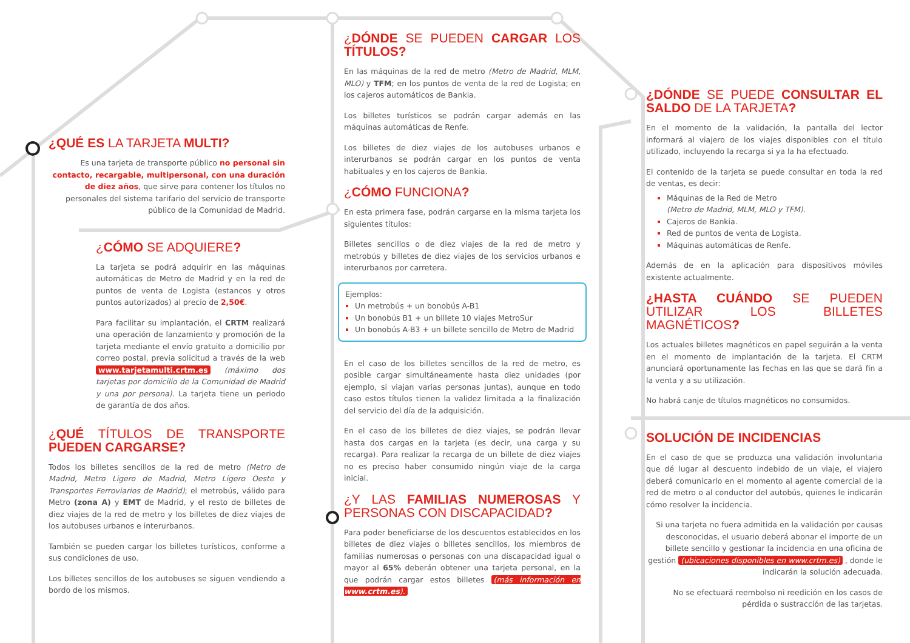¿QUÉ ES LA TARJETA MULTI?
Es una tarjeta de transporte público no personal sin contacto, recargable, multipersonal, con una duración de diez años, que sirve para contener los títulos no personales del sistema tarifario del servicio de transporte público de la Comunidad de Madrid.
¿CÓMO SE ADQUIERE?
La tarjeta se podrá adquirir en las máquinas automáticas de Metro de Madrid y en la red de puntos de venta de Logista (estancos y otros puntos autorizados) al precio de 2,50€.
Para facilitar su implantación, el CRTM realizará una operación de lanzamiento y promoción de la tarjeta mediante el envío gratuito a domicilio por correo postal, previa solicitud a través de la web www.tarjetamulti.crtm.es (máximo dos tarjetas por domicilio de la Comunidad de Madrid y una por persona). La tarjeta tiene un periodo de garantía de dos años.
¿QUÉ TÍTULOS DE TRANSPORTE PUEDEN CARGARSE?
Todos los billetes sencillos de la red de metro (Metro de Madrid, Metro Ligero de Madrid, Metro Ligero Oeste y Transportes Ferroviarios de Madrid); el metrobús, válido para Metro (zona A) y EMT de Madrid, y el resto de billetes de diez viajes de la red de metro y los billetes de diez viajes de los autobuses urbanos e interurbanos.
También se pueden cargar los billetes turísticos, conforme a sus condiciones de uso.
Los billetes sencillos de los autobuses se siguen vendiendo a bordo de los mismos.
¿DÓNDE SE PUEDEN CARGAR LOS TÍTULOS?
En las máquinas de la red de metro (Metro de Madrid, MLM, MLO) y TFM; en los puntos de venta de la red de Logista; en los cajeros automáticos de Bankia.
Los billetes turísticos se podrán cargar además en las máquinas automáticas de Renfe.
Los billetes de diez viajes de los autobuses urbanos e interurbanos se podrán cargar en los puntos de venta habituales y en los cajeros de Bankia.
¿CÓMO FUNCIONA?
En esta primera fase, podrán cargarse en la misma tarjeta los siguientes títulos:
Billetes sencillos o de diez viajes de la red de metro y metrobús y billetes de diez viajes de los servicios urbanos e interurbanos por carretera.
Ejemplos:
Un metrobús + un bonobús A-B1
Un bonobús B1 + un billete 10 viajes MetroSur
Un bonobús A-B3 + un billete sencillo de Metro de Madrid
En el caso de los billetes sencillos de la red de metro, es posible cargar simultáneamente hasta diez unidades (por ejemplo, si viajan varias personas juntas), aunque en todo caso estos títulos tienen la validez limitada a la finalización del servicio del día de la adquisición.
En el caso de los billetes de diez viajes, se podrán llevar hasta dos cargas en la tarjeta (es decir, una carga y su recarga). Para realizar la recarga de un billete de diez viajes no es preciso haber consumido ningún viaje de la carga inicial.
¿Y LAS FAMILIAS NUMEROSAS Y PERSONAS CON DISCAPACIDAD?
Para poder beneficiarse de los descuentos establecidos en los billetes de diez viajes o billetes sencillos, los miembros de familias numerosas o personas con una discapacidad igual o mayor al 65% deberán obtener una tarjeta personal, en la que podrán cargar estos billetes (más información en www.crtm.es).
¿DÓNDE SE PUEDE CONSULTAR EL SALDO DE LA TARJETA?
En el momento de la validación, la pantalla del lector informará al viajero de los viajes disponibles con el título utilizado, incluyendo la recarga si ya la ha efectuado.
El contenido de la tarjeta se puede consultar en toda la red de ventas, es decir:
Máquinas de la Red de Metro
(Metro de Madrid, MLM, MLO y TFM).
Cajeros de Bankia.
Red de puntos de venta de Logista.
Máquinas automáticas de Renfe.
Además de en la aplicación para dispositivos móviles existente actualmente.
¿HASTA CUÁNDO SE PUEDEN UTILIZAR LOS BILLETES MAGNÉTICOS?
Los actuales billetes magnéticos en papel seguirán a la venta en el momento de implantación de la tarjeta. El CRTM anunciará oportunamente las fechas en las que se dará fin a la venta y a su utilización.
No habrá canje de títulos magnéticos no consumidos.
SOLUCIÓN DE INCIDENCIAS
En el caso de que se produzca una validación involuntaria que dé lugar al descuento indebido de un viaje, el viajero deberá comunicarlo en el momento al agente comercial de la red de metro o al conductor del autobús, quienes le indicarán cómo resolver la incidencia.
Si una tarjeta no fuera admitida en la validación por causas desconocidas, el usuario deberá abonar el importe de un billete sencillo y gestionar la incidencia en una oficina de gestión (ubicaciones disponibles en www.crtm.es) , donde le indicarán la solución adecuada.
No se efectuará reembolso ni reedición en los casos de pérdida o sustracción de las tarjetas.